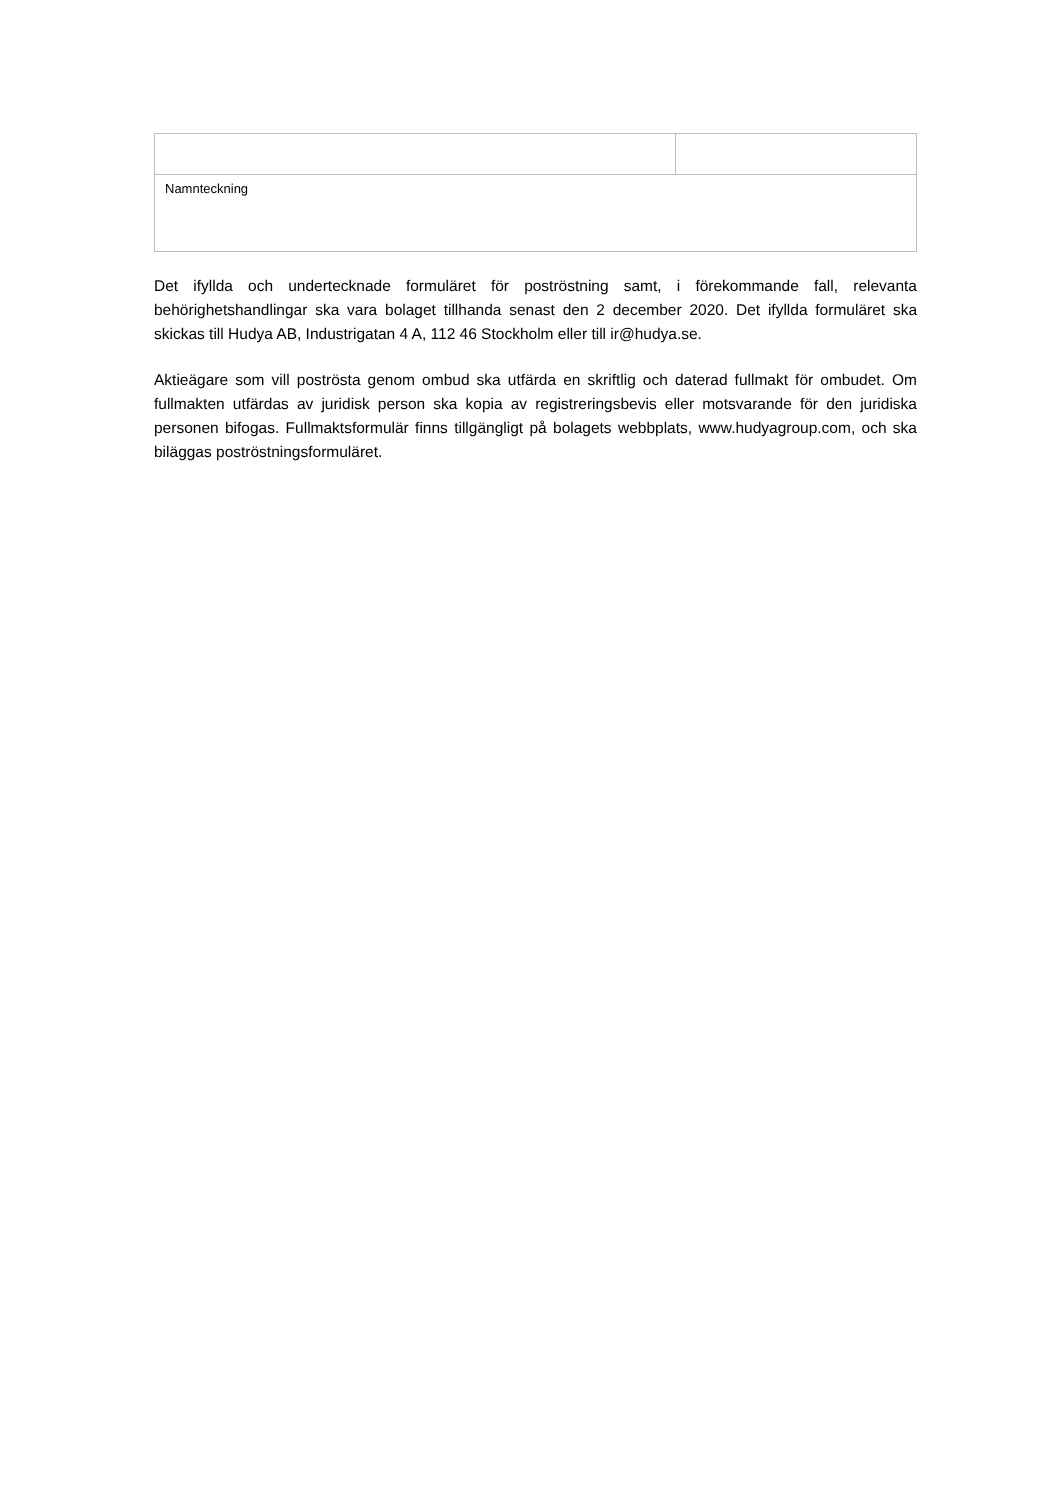| Namnteckning | |
Det ifyllda och undertecknade formuläret för poströstning samt, i förekommande fall, relevanta behörighetshandlingar ska vara bolaget tillhanda senast den 2 december 2020. Det ifyllda formuläret ska skickas till Hudya AB, Industrigatan 4 A, 112 46 Stockholm eller till ir@hudya.se.
Aktieägare som vill poströsta genom ombud ska utfärda en skriftlig och daterad fullmakt för ombudet. Om fullmakten utfärdas av juridisk person ska kopia av registreringsbevis eller motsvarande för den juridiska personen bifogas. Fullmaktsformulär finns tillgängligt på bolagets webbplats, www.hudyagroup.com, och ska biläggas poströstningsformuläret.